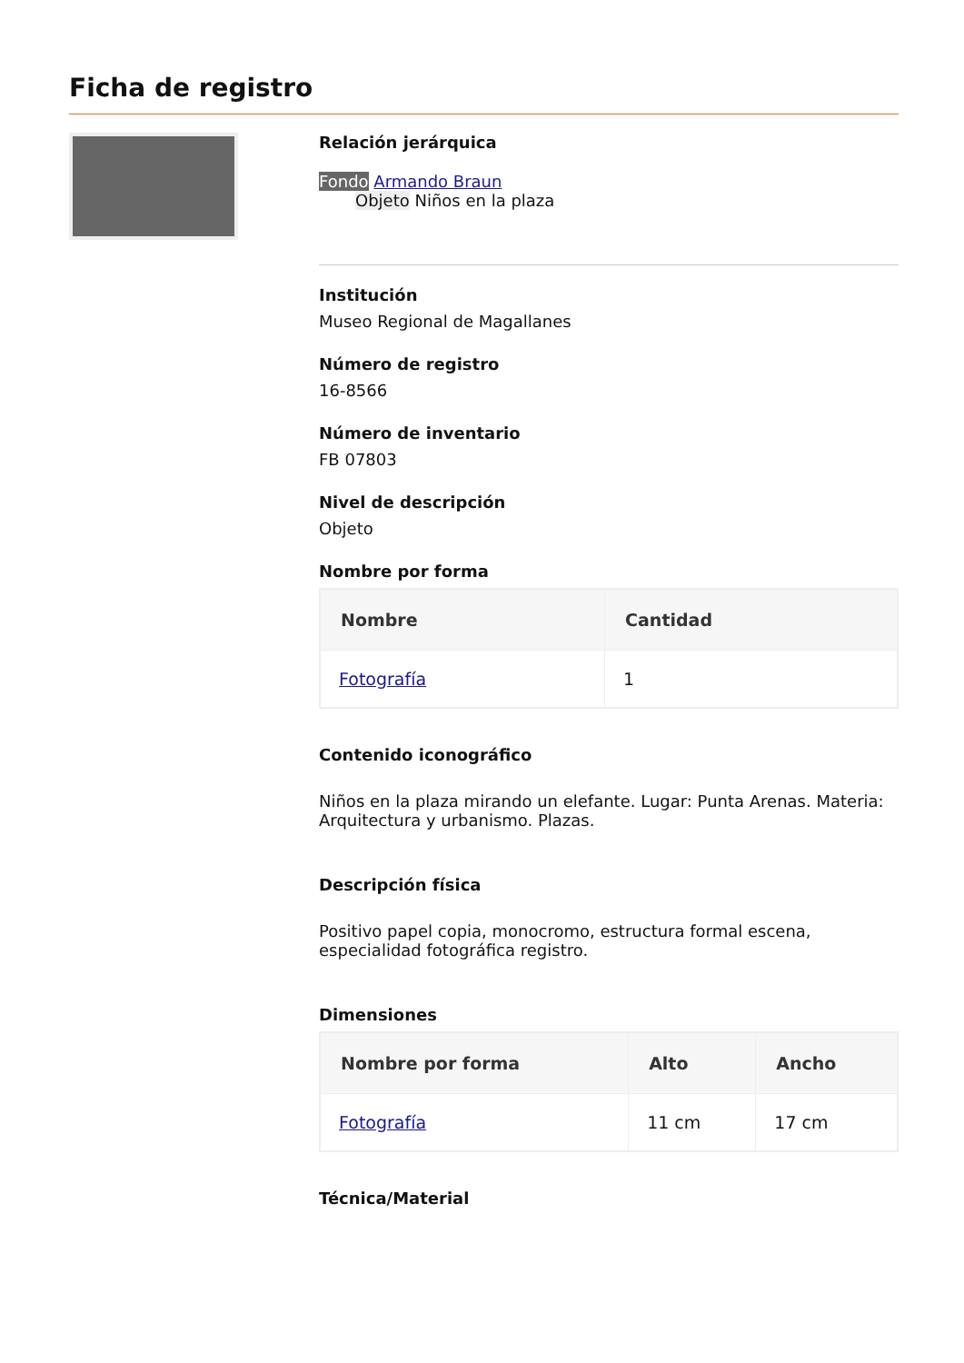Ficha de registro
Relación jerárquica
Fondo Armando Braun
Objeto Niños en la plaza
Institución
Museo Regional de Magallanes
Número de registro
16-8566
Número de inventario
FB 07803
Nivel de descripción
Objeto
Nombre por forma
| Nombre | Cantidad |
| --- | --- |
| Fotografía | 1 |
Contenido iconográfico
Niños en la plaza mirando un elefante. Lugar: Punta Arenas. Materia: Arquitectura y urbanismo. Plazas.
Descripción física
Positivo papel copia, monocromo, estructura formal escena, especialidad fotográfica registro.
Dimensiones
| Nombre por forma | Alto | Ancho |
| --- | --- | --- |
| Fotografía | 11 cm | 17 cm |
Técnica/Material